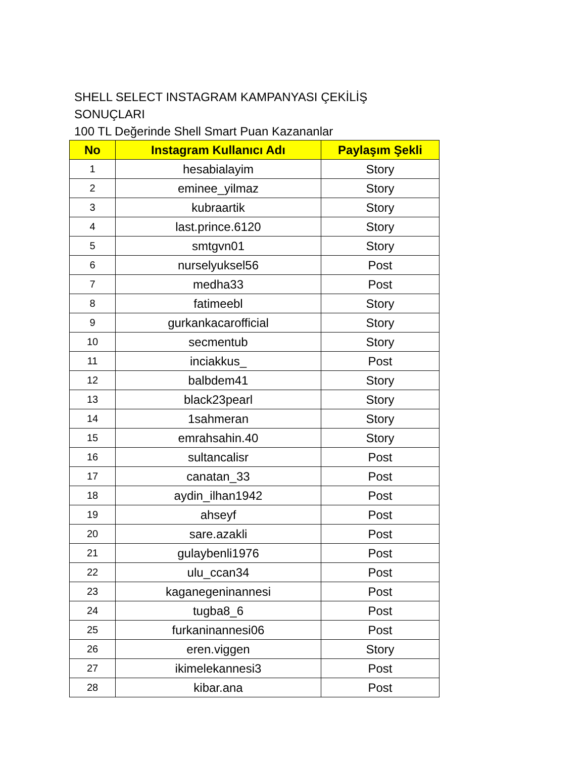SHELL SELECT INSTAGRAM KAMPANYASI ÇEKİLİŞ SONUÇLARI
100 TL Değerinde Shell Smart Puan Kazananlar
| No | Instagram Kullanıcı Adı | Paylaşım Şekli |
| --- | --- | --- |
| 1 | hesabialayim | Story |
| 2 | eminee_yilmaz | Story |
| 3 | kubraartik | Story |
| 4 | last.prince.6120 | Story |
| 5 | smtgvn01 | Story |
| 6 | nurselyuksel56 | Post |
| 7 | medha33 | Post |
| 8 | fatimeebl | Story |
| 9 | gurkankacarofficial | Story |
| 10 | secmentub | Story |
| 11 | inciakkus_ | Post |
| 12 | balbdem41 | Story |
| 13 | black23pearl | Story |
| 14 | 1sahmeran | Story |
| 15 | emrahsahin.40 | Story |
| 16 | sultancalisr | Post |
| 17 | canatan_33 | Post |
| 18 | aydin_ilhan1942 | Post |
| 19 | ahseyf | Post |
| 20 | sare.azakli | Post |
| 21 | gulaybenli1976 | Post |
| 22 | ulu_ccan34 | Post |
| 23 | kaganegeninannesi | Post |
| 24 | tugba8_6 | Post |
| 25 | furkaninannesi06 | Post |
| 26 | eren.viggen | Story |
| 27 | ikimelekannesi3 | Post |
| 28 | kibar.ana | Post |